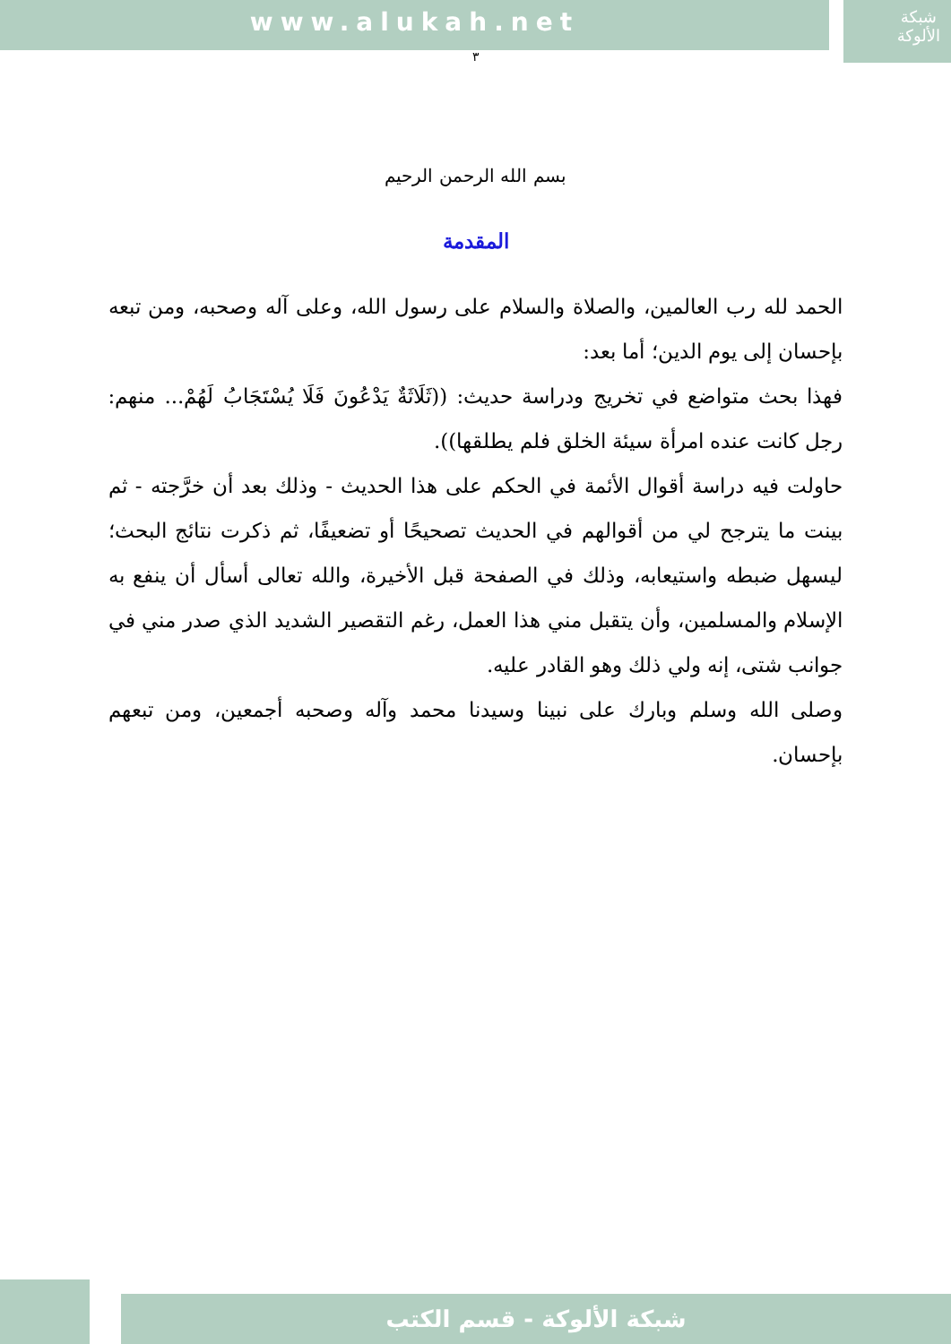www.alukah.net
شبكة
الألوكة
٣
بسم الله الرحمن الرحيم
المقدمة
الحمد لله رب العالمين، والصلاة والسلام على رسول الله، وعلى آله وصحبه، ومن تبعه بإحسان إلى يوم الدين؛ أما بعد:
فهذا بحث متواضع في تخريج ودراسة حديث: ((ثَلَاثَةٌ يَدْعُونَ فَلَا يُسْتَجَابُ لَهُمْ... منهم: رجل كانت عنده امرأة سيئة الخلق فلم يطلقها)).
حاولت فيه دراسة أقوال الأئمة في الحكم على هذا الحديث - وذلك بعد أن خرَّجته - ثم بينت ما يترجح لي من أقوالهم في الحديث تصحيحًا أو تضعيفًا، ثم ذكرت نتائج البحث؛ ليسهل ضبطه واستيعابه، وذلك في الصفحة قبل الأخيرة، والله تعالى أسأل أن ينفع به الإسلام والمسلمين، وأن يتقبل مني هذا العمل، رغم التقصير الشديد الذي صدر مني في جوانب شتى، إنه ولي ذلك وهو القادر عليه.
وصلى الله وسلم وبارك على نبينا وسيدنا محمد وآله وصحبه أجمعين، ومن تبعهم بإحسان.
شبكة الألوكة - قسم الكتب